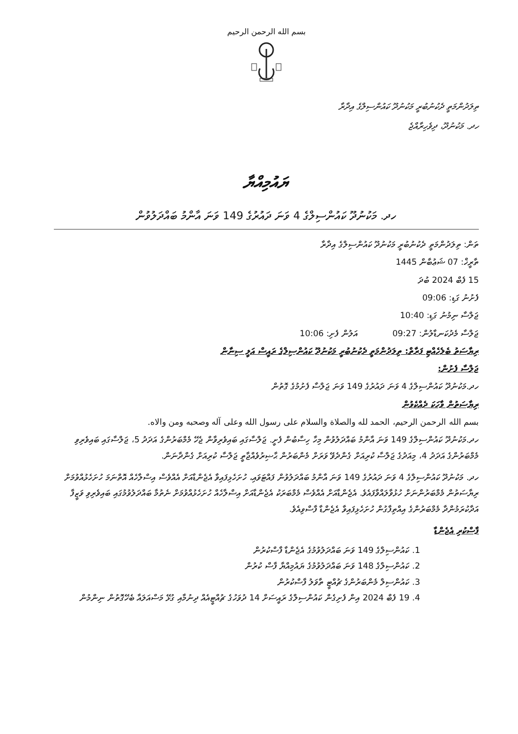بسم الله الرحمن الرحيم
ތިލަދުންމަތީ ދެކުނުބުރީ މަކުނުދޫ ކައުންސިލްގެ އިދާރާ
ހދ. މަކުނުދޫ، ދިވެހިރާއްޖެ
ޔައުމިއްޔާ
ހދ. މަކުނުދޫ ކައުންސިލްގެ 4 ވަނަ ދައުރުގެ 149 ވަނަ އާންމު ބައްދަލުވުން
ތަން: ތިލަދުންމަތީ ދެކުނުބުރީ މަކުނުދޫ ކައުންސިލްގެ އިދާރާ
ތާރީޚް: 07 ޝަޢުބާން 1445
15 ފެބް 2024 ބުދަ
ފެށުނު ގަޑި: 09:06
ޖަލްސާ ނިމުނު ގަޑި: 10:40
ޖަލްސާ މެދުކަނޑާލުން: 09:27 އަލުން ފެށި: 10:06
ރިޔާސަތު ބެލެހެއްޓި ފަރާތް: ތިލަދުންމަތީ ދެކުނުބުރީ މަކުނުދޫ ކައުންސިލްގެ ރައީސް އަލީ ސިނާން
ޖަލްސާ ފެށުން:
ހދ.މަކުނުދޫ ކައުންސިލްގެ 4 ވަނަ ދައުރުގެ 149 ވަނަ ޖަލްސާ ފެށުމުގެ ގޮތުން
ރިޔާސަތުން ވާހަކަ ދެއްކެވުން
بسم الله الرحمن الرحيم، الحمد لله والصلاة والسلام على رسول الله وعلى آله وصحبه ومن والاه.
ހދ.މަކުނުދޫ ކައުންސިލްގެ 149 ވަނަ އާންމު ބައްދަލުވުން މިހާ ހިސާބުން ފެށީ. ޖަލްސާގައި ބައިވެރިވާން ޖެހޭ މެމްބަރުންގެ އަދަދު 5، ޖަލްސާގައި ބައިވެރިވި މެމްބަރުންގެ އަދަދު 4، މިއަދުގެ ޖަލްސާ ކުރިއަށް ގެންދެވޭ ވަރަށް މެންބަރުން ޙާޟިރުވެއްޖާތީ ޖަލްސާ ކުރިއަށް ގެންދާނަން.
ހދ. މަކުނުދޫ ކައުންސިލްގެ 4 ވަނަ ދައުރުގެ 149 ވަނަ އާންމު ބައްދަލުވުން ފައްޓަވައި، ހުށަހެޅިފައިވާ އެޖެންޑާއަށް އެއްވެސް އިސްލާހެއް އޮތްނަމަ ހުށަހެޅުއްވުމަށް ރިޔާސަތުން މެމްބަރުންނަށް ހުޅުވާލައްވާފައެވެ. އެޖެންޑާއަށް އެއްވެސް މެމްބަރަކު އެޖެންޑާއަށް އިސްލާހެއް ހުށަހެޅުއްވުމަށް ނެތުމާ ބައްދަލުވުމުގައި ބައިވެރިވި ވަޒީފާ އަދާކުރަމުންދާ މެމްބަރުންގެ އިއްތިފާގުން ހުށަހެޅިފައިވާ އެޖެންޑާ ފާސްވިއެވެ.
ފާސްކުރި އެޖެންޑާ
1. ކައުންސިލްގެ 149 ވަނަ ބައްދަލުވުމުގެ އެޖެންޑާ ފާސްކުރުން
2. ކައުންސިލްގެ 148 ވަނަ ބައްދަލުވުމުގެ ޔައުމިއްޔާ ފާސް ކުރުން
3. ކައުންސިލް މެންބަރުންގެ ޗުއްޓީ ތާވަލު ފާސްކުރުން
4. 19 ފެބް 2024 އިން ފެށިގެން ކައުންސިލްގެ ރައީސަށް 14 ދުވަހުގެ ޗުއްޓީއެއް ދިނުމާއި ގުޅޭ މަސްއަލައާ ބެހޭގޮތުން ނިންމުން